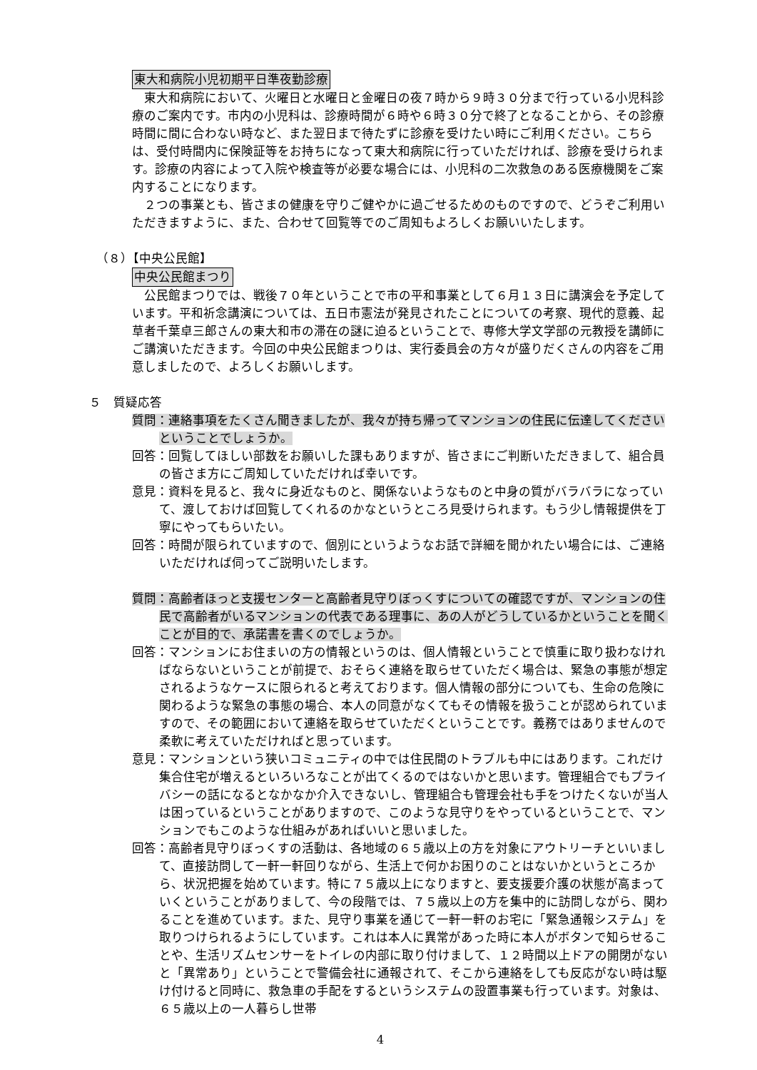東大和病院小児初期平日準夜勤診療
　東大和病院において、火曜日と水曜日と金曜日の夜７時から９時３０分まで行っている小児科診療のご案内です。市内の小児科は、診療時間が６時や６時３０分で終了となることから、その診療時間に間に合わない時など、また翌日まで待たずに診療を受けたい時にご利用ください。こちらは、受付時間内に保険証等をお持ちになって東大和病院に行っていただければ、診療を受けられます。診療の内容によって入院や検査等が必要な場合には、小児科の二次救急のある医療機関をご案内することになります。
　２つの事業とも、皆さまの健康を守りご健やかに過ごせるためのものですので、どうぞご利用いただきますように、また、合わせて回覧等でのご周知もよろしくお願いいたします。
（８）【中央公民館】
中央公民館まつり
　公民館まつりでは、戦後７０年ということで市の平和事業として６月１３日に講演会を予定しています。平和祈念講演については、五日市憲法が発見されたことについての考察、現代的意義、起草者千葉卓三郎さんの東大和市の滞在の謎に迫るということで、専修大学文学部の元教授を講師にご講演いただきます。今回の中央公民館まつりは、実行委員会の方々が盛りだくさんの内容をご用意しましたので、よろしくお願いします。
５　質疑応答
質問：連絡事項をたくさん聞きましたが、我々が持ち帰ってマンションの住民に伝達してくださいということでしょうか。
回答：回覧してほしい部数をお願いした課もありますが、皆さまにご判断いただきまして、組合員の皆さま方にご周知していただければ幸いです。
意見：資料を見ると、我々に身近なものと、関係ないようなものと中身の質がバラバラになっていて、渡しておけば回覧してくれるのかなというところ見受けられます。もう少し情報提供を丁寧にやってもらいたい。
回答：時間が限られていますので、個別にというようなお話で詳細を聞かれたい場合には、ご連絡いただければ伺ってご説明いたします。
質問：高齢者ほっと支援センターと高齢者見守りぼっくすについての確認ですが、マンションの住民で高齢者がいるマンションの代表である理事に、あの人がどうしているかということを聞くことが目的で、承諾書を書くのでしょうか。
回答：マンションにお住まいの方の情報というのは、個人情報ということで慎重に取り扱わなければならないということが前提で、おそらく連絡を取らせていただく場合は、緊急の事態が想定されるようなケースに限られると考えております。個人情報の部分についても、生命の危険に関わるような緊急の事態の場合、本人の同意がなくてもその情報を扱うことが認められていますので、その範囲において連絡を取らせていただくということです。義務ではありませんので柔軟に考えていただければと思っています。
意見：マンションという狭いコミュニティの中では住民間のトラブルも中にはあります。これだけ集合住宅が増えるといろいろなことが出てくるのではないかと思います。管理組合でもプライバシーの話になるとなかなか介入できないし、管理組合も管理会社も手をつけたくないが当人は困っているということがありますので、このような見守りをやっているということで、マンションでもこのような仕組みがあればいいと思いました。
回答：高齢者見守りぼっくすの活動は、各地域の６５歳以上の方を対象にアウトリーチといいまして、直接訪問して一軒一軒回りながら、生活上で何かお困りのことはないかというところから、状況把握を始めています。特に７５歳以上になりますと、要支援要介護の状態が高まっていくということがありまして、今の段階では、７５歳以上の方を集中的に訪問しながら、関わることを進めています。また、見守り事業を通じて一軒一軒のお宅に「緊急通報システム」を取りつけられるようにしています。これは本人に異常があった時に本人がボタンで知らせることや、生活リズムセンサーをトイレの内部に取り付けまして、１２時間以上ドアの開閉がないと「異常あり」ということで警備会社に通報されて、そこから連絡をしても反応がない時は駆け付けると同時に、救急車の手配をするというシステムの設置事業も行っています。対象は、６５歳以上の一人暮らし世帯
4